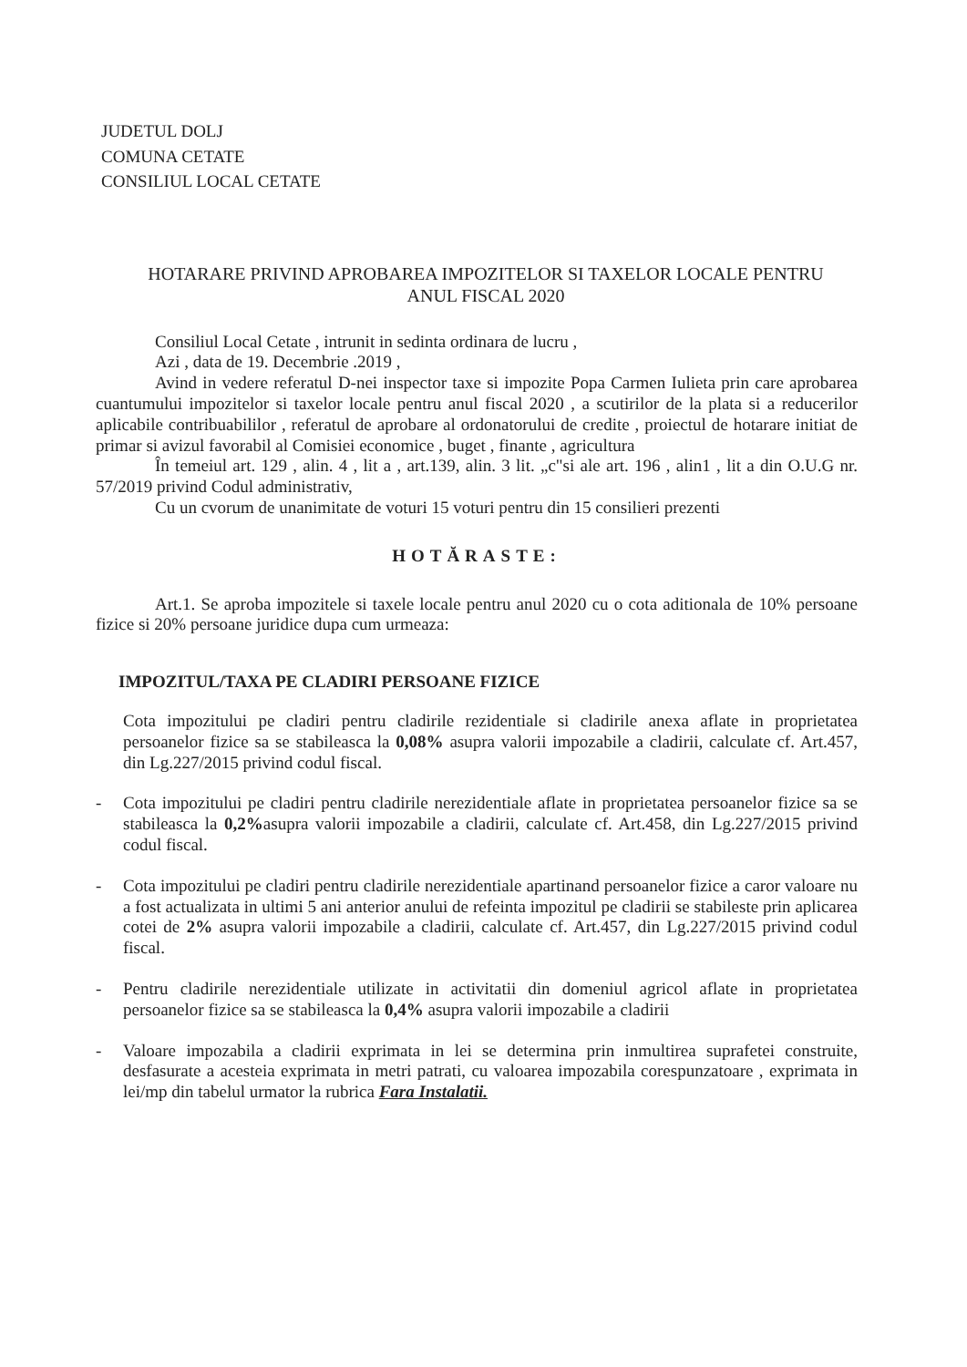JUDETUL DOLJ
COMUNA CETATE
CONSILIUL LOCAL CETATE
HOTARARE PRIVIND APROBAREA IMPOZITELOR SI TAXELOR LOCALE PENTRU
ANUL FISCAL 2020
Consiliul Local Cetate , intrunit in sedinta ordinara de lucru ,
Azi , data de 19. Decembrie .2019 ,
Avind in vedere referatul D-nei inspector taxe si impozite Popa Carmen Iulieta prin care aprobarea cuantumului impozitelor si taxelor locale pentru anul fiscal 2020 , a scutirilor de la plata si a reducerilor aplicabile contribuabililor , referatul de aprobare al ordonatorului de credite , proiectul de hotarare initiat de primar si avizul favorabil al Comisiei economice , buget , finante , agricultura
În temeiul art. 129 , alin. 4 , lit a , art.139, alin. 3 lit. „c"si ale art. 196 , alin1 , lit a din O.U.G nr. 57/2019 privind Codul administrativ,
Cu un cvorum de unanimitate de voturi 15 voturi pentru din 15 consilieri prezenti
HOTĂRASTE:
Art.1. Se aproba impozitele si taxele locale pentru anul 2020 cu o cota aditionala de 10% persoane fizice si 20% persoane juridice dupa cum urmeaza:
IMPOZITUL/TAXA PE CLADIRI PERSOANE FIZICE
Cota impozitului pe cladiri pentru cladirile rezidentiale si cladirile anexa aflate in proprietatea persoanelor fizice sa se stabileasca la 0,08% asupra valorii impozabile a cladirii, calculate cf. Art.457, din Lg.227/2015 privind codul fiscal.
- Cota impozitului pe cladiri pentru cladirile nerezidentiale aflate in proprietatea persoanelor fizice sa se stabileasca la 0,2% asupra valorii impozabile a cladirii, calculate cf. Art.458, din Lg.227/2015 privind codul fiscal.
- Cota impozitului pe cladiri pentru cladirile nerezidentiale apartinand persoanelor fizice a caror valoare nu a fost actualizata in ultimi 5 ani anterior anului de refeinta impozitul pe cladirii se stabileste prin aplicarea cotei de 2% asupra valorii impozabile a cladirii, calculate cf. Art.457, din Lg.227/2015 privind codul fiscal.
- Pentru cladirile nerezidentiale utilizate in activitatii din domeniul agricol aflate in proprietatea persoanelor fizice sa se stabileasca la 0,4% asupra valorii impozabile a cladirii
- Valoare impozabila a cladirii exprimata in lei se determina prin inmultirea suprafetei construite, desfasurate a acesteia exprimata in metri patrati, cu valoarea impozabila corespunzatoare , exprimata in lei/mp din tabelul urmator la rubrica Fara Instalatii.